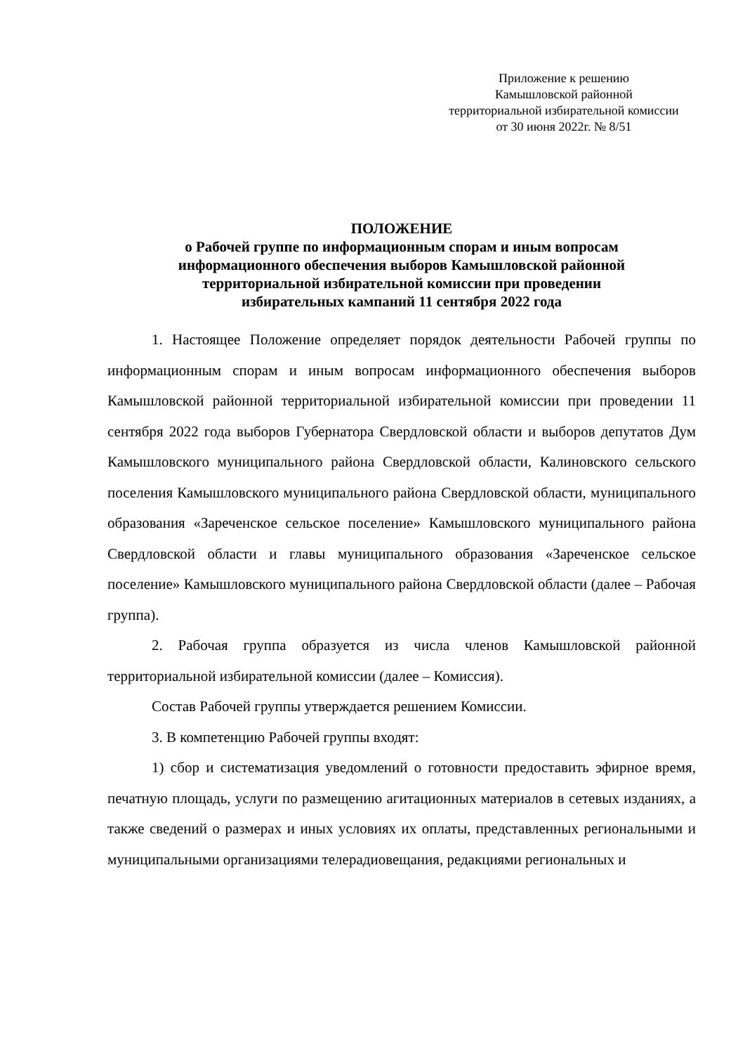Приложение к решению
Камышловской районной
территориальной избирательной комиссии
от 30 июня 2022г. № 8/51
ПОЛОЖЕНИЕ
о Рабочей группе по информационным спорам и иным вопросам
информационного обеспечения выборов Камышловской районной
территориальной избирательной комиссии при проведении
избирательных кампаний 11 сентября 2022 года
1. Настоящее Положение определяет порядок деятельности Рабочей группы по информационным спорам и иным вопросам информационного обеспечения выборов Камышловской районной территориальной избирательной комиссии при проведении 11 сентября 2022 года выборов Губернатора Свердловской области и выборов депутатов Дум Камышловского муниципального района Свердловской области, Калиновского сельского поселения Камышловского муниципального района Свердловской области, муниципального образования «Зареченское сельское поселение» Камышловского муниципального района Свердловской области и главы муниципального образования «Зареченское сельское поселение» Камышловского муниципального района Свердловской области (далее – Рабочая группа).
2. Рабочая группа образуется из числа членов Камышловской районной территориальной избирательной комиссии (далее – Комиссия).
Состав Рабочей группы утверждается решением Комиссии.
3. В компетенцию Рабочей группы входят:
1) сбор и систематизация уведомлений о готовности предоставить эфирное время, печатную площадь, услуги по размещению агитационных материалов в сетевых изданиях, а также сведений о размерах и иных условиях их оплаты, представленных региональными и муниципальными организациями телерадиовещания, редакциями региональных и